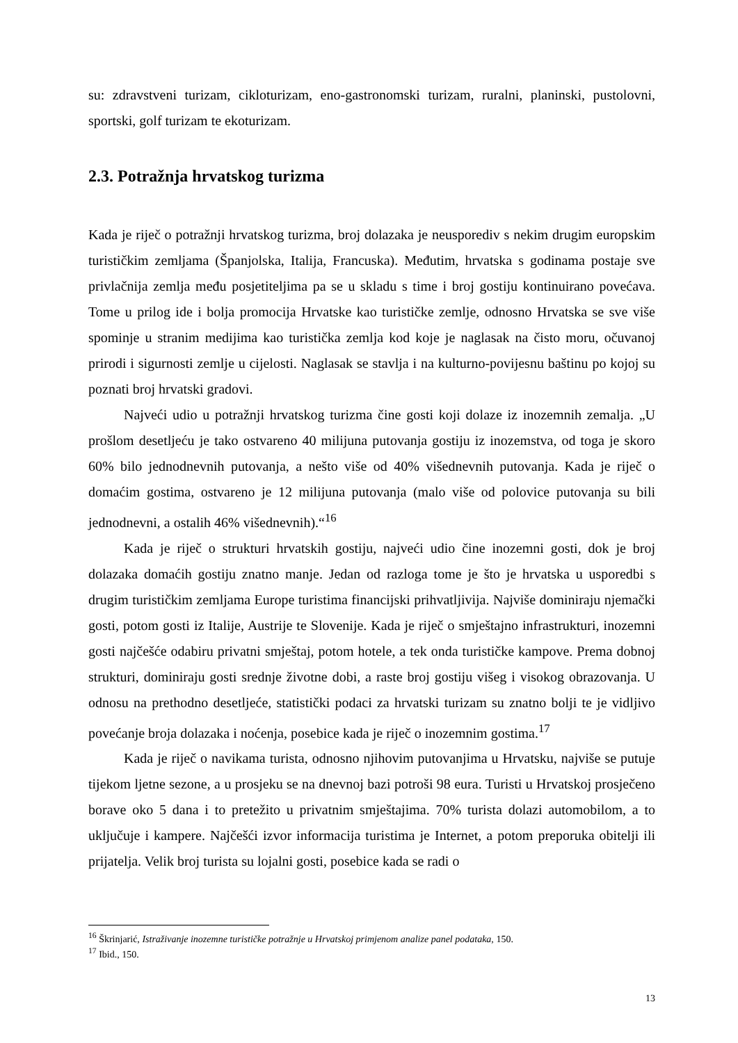su: zdravstveni turizam, cikloturizam, eno-gastronomski turizam, ruralni, planinski, pustolovni, sportski, golf turizam te ekoturizam.
2.3. Potražnja hrvatskog turizma
Kada je riječ o potražnji hrvatskog turizma, broj dolazaka je neusporediv s nekim drugim europskim turističkim zemljama (Španjolska, Italija, Francuska). Međutim, hrvatska s godinama postaje sve privlačnija zemlja među posjetiteljima pa se u skladu s time i broj gostiju kontinuirano povećava. Tome u prilog ide i bolja promocija Hrvatske kao turističke zemlje, odnosno Hrvatska se sve više spominje u stranim medijima kao turistička zemlja kod koje je naglasak na čisto moru, očuvanoj prirodi i sigurnosti zemlje u cijelosti. Naglasak se stavlja i na kulturno-povijesnu baštinu po kojoj su poznati broj hrvatski gradovi.
Najveći udio u potražnji hrvatskog turizma čine gosti koji dolaze iz inozemnih zemalja. „U prošlom desetljeću je tako ostvareno 40 milijuna putovanja gostiju iz inozemstva, od toga je skoro 60% bilo jednodnevnih putovanja, a nešto više od 40% višednevnih putovanja. Kada je riječ o domaćim gostima, ostvareno je 12 milijuna putovanja (malo više od polovice putovanja su bili jednodnevni, a ostalih 46% višednevnih).“<sup>16</sup>
Kada je riječ o strukturi hrvatskih gostiju, najveći udio čine inozemni gosti, dok je broj dolazaka domaćih gostiju znatno manje. Jedan od razloga tome je što je hrvatska u usporedbi s drugim turističkim zemljama Europe turistima financijski prihvatljivija. Najviše dominiraju njemački gosti, potom gosti iz Italije, Austrije te Slovenije. Kada je riječ o smještajno infrastrukturi, inozemni gosti najčešće odabiru privatni smještaj, potom hotele, a tek onda turističke kampove. Prema dobnoj strukturi, dominiraju gosti srednje životne dobi, a raste broj gostiju višeg i visokog obrazovanja. U odnosu na prethodno desetljeće, statistički podaci za hrvatski turizam su znatno bolji te je vidljivo povećanje broja dolazaka i noćenja, posebice kada je riječ o inozemnim gostima.<sup>17</sup>
Kada je riječ o navikama turista, odnosno njihovim putovanjima u Hrvatsku, najviše se putuje tijekom ljetne sezone, a u prosjeku se na dnevnoj bazi potroši 98 eura. Turisti u Hrvatskoj prosječeno borave oko 5 dana i to pretežito u privatnim smještajima. 70% turista dolazi automobilom, a to uključuje i kampere. Najčešći izvor informacija turistima je Internet, a potom preporuka obitelji ili prijatelja. Velik broj turista su lojalni gosti, posebice kada se radi o
<sup>16</sup> Škrinjarić, Istraživanje inozemne turističke potražnje u Hrvatskoj primjenom analize panel podataka, 150.
<sup>17</sup> Ibid., 150.
13